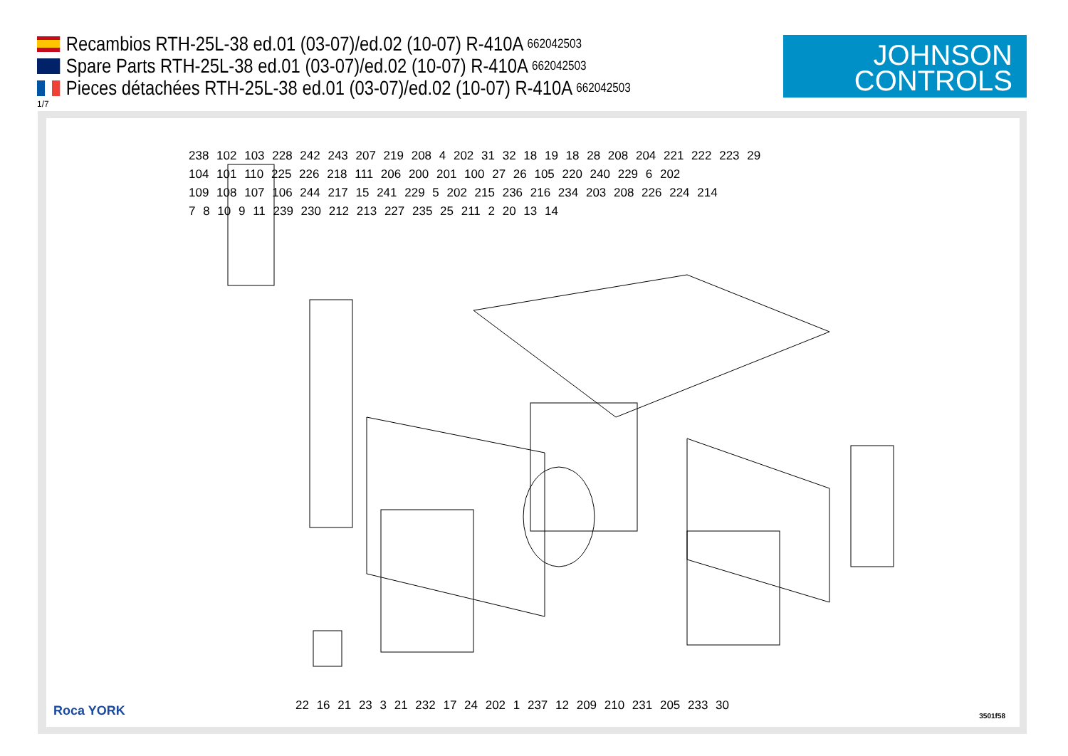Recambios RTH-25L-38 ed.01 (03-07)/ed.02 (10-07) R-410A 662042503
Spare Parts RTH-25L-38 ed.01 (03-07)/ed.02 (10-07) R-410A 662042503
Pieces détachées RTH-25L-38 ed.01 (03-07)/ed.02 (10-07) R-410A 662042503
1/7
JOHNSON
CONTROLS
238 102 103 228 242 243 207 219 208 4 202 31 32 18 19 18 28 208 204 221 222 223 29
104 101 110 225 226 218 111 206 200 201 100 27 26 105 220 240 229 6 202
109 108 107 106 244 217 15 241 229 5 202 215 236 216 234 203 208 226 224 214
7 8 10 9 11 239 230 212 213 227 235 25 211 2 20 13 14
22 16 21 23 3 21 232 17 24 202 1 237 12 209 210 231 205 233 30
Roca YORK 3501f58